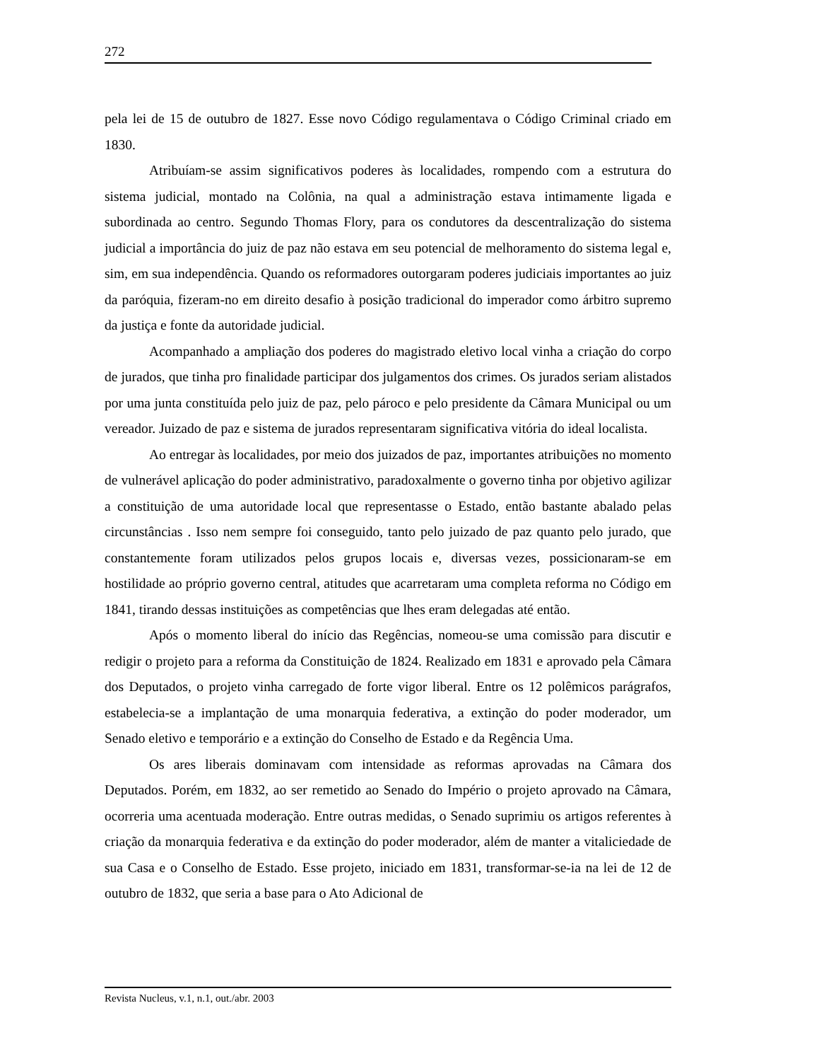272
pela lei de 15 de outubro de 1827. Esse novo Código regulamentava o Código Criminal criado em 1830.
Atribuíam-se assim significativos poderes às localidades, rompendo com a estrutura do sistema judicial, montado na Colônia, na qual a administração estava intimamente ligada e subordinada ao centro. Segundo Thomas Flory, para os condutores da descentralização do sistema judicial a importância do juiz de paz não estava em seu potencial de melhoramento do sistema legal e, sim, em sua independência. Quando os reformadores outorgaram poderes judiciais importantes ao juiz da paróquia, fizeram-no em direito desafio à posição tradicional do imperador como árbitro supremo da justiça e fonte da autoridade judicial.
Acompanhado a ampliação dos poderes do magistrado eletivo local vinha a criação do corpo de jurados, que tinha pro finalidade participar dos julgamentos dos crimes. Os jurados seriam alistados por uma junta constituída pelo juiz de paz, pelo pároco e pelo presidente da Câmara Municipal ou um vereador. Juizado de paz e sistema de jurados representaram significativa vitória do ideal localista.
Ao entregar às localidades, por meio dos juizados de paz, importantes atribuições no momento de vulnerável aplicação do poder administrativo, paradoxalmente o governo tinha por objetivo agilizar a constituição de uma autoridade local que representasse o Estado, então bastante abalado pelas circunstâncias . Isso nem sempre foi conseguido, tanto pelo juizado de paz quanto pelo jurado, que constantemente foram utilizados pelos grupos locais e, diversas vezes, possicionaram-se em hostilidade ao próprio governo central, atitudes que acarretaram uma completa reforma no Código em 1841, tirando dessas instituições as competências que lhes eram delegadas até então.
Após o momento liberal do início das Regências, nomeou-se uma comissão para discutir e redigir o projeto para a reforma da Constituição de 1824. Realizado em 1831 e aprovado pela Câmara dos Deputados, o projeto vinha carregado de forte vigor liberal. Entre os 12 polêmicos parágrafos, estabelecia-se a implantação de uma monarquia federativa, a extinção do poder moderador, um Senado eletivo e temporário e a extinção do Conselho de Estado e da Regência Uma.
Os ares liberais dominavam com intensidade as reformas aprovadas na Câmara dos Deputados. Porém, em 1832, ao ser remetido ao Senado do Império o projeto aprovado na Câmara, ocorreria uma acentuada moderação. Entre outras medidas, o Senado suprimiu os artigos referentes à criação da monarquia federativa e da extinção do poder moderador, além de manter a vitaliciedade de sua Casa e o Conselho de Estado. Esse projeto, iniciado em 1831, transformar-se-ia na lei de 12 de outubro de 1832, que seria a base para o Ato Adicional de
Revista Nucleus, v.1, n.1, out./abr. 2003